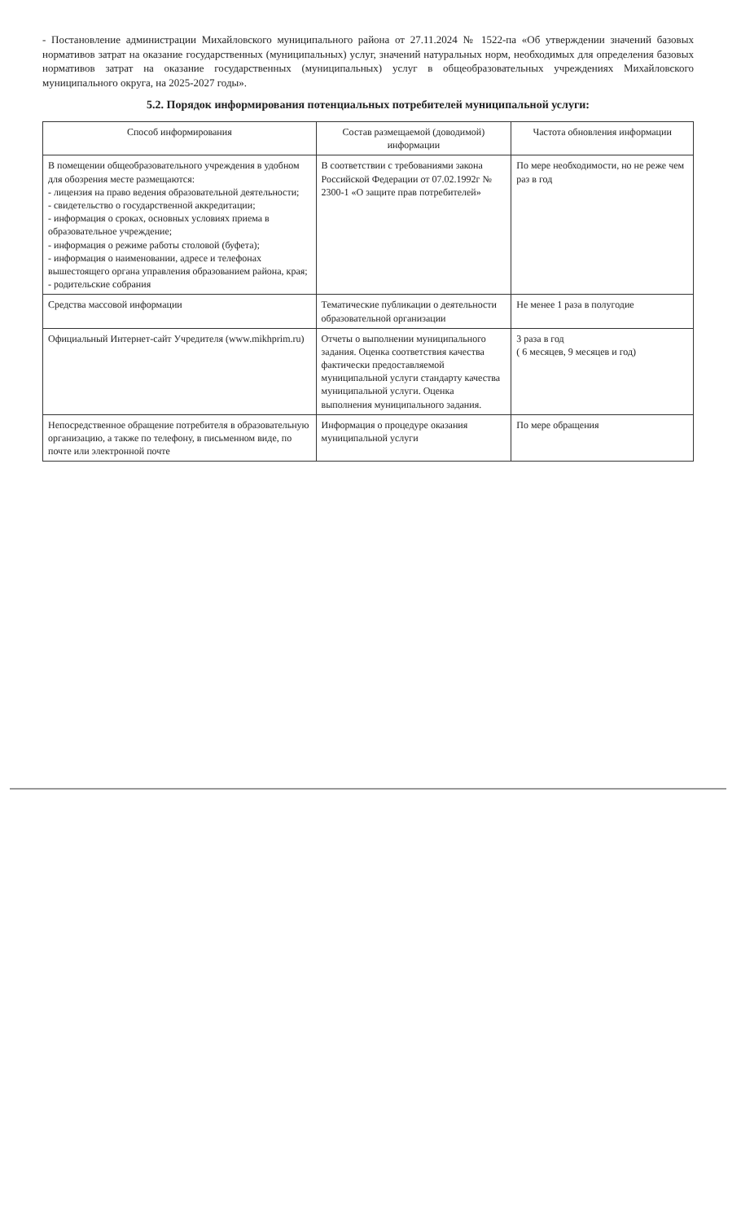- Постановление администрации Михайловского муниципального района от 27.11.2024 № 1522-па «Об утверждении значений базовых нормативов затрат на оказание государственных (муниципальных) услуг, значений натуральных норм, необходимых для определения базовых нормативов затрат на оказание государственных (муниципальных) услуг в общеобразовательных учреждениях Михайловского муниципального округа, на 2025-2027 годы».
5.2. Порядок информирования потенциальных потребителей муниципальной услуги:
| Способ информирования | Состав размещаемой (доводимой) информации | Частота обновления информации |
| --- | --- | --- |
| В помещении общеобразовательного учреждения в удобном для обозрения месте размещаются: - лицензия на право ведения образовательной деятельности; - свидетельство о государственной аккредитации; - информация о сроках, основных условиях приема в образовательное учреждение; - информация о режиме работы столовой (буфета); - информация о наименовании, адресе и телефонах вышестоящего органа управления образованием района, края; - родительские собрания | В соответствии с требованиями закона Российской Федерации от 07.02.1992г № 2300-1 «О защите прав потребителей» | По мере необходимости, но не реже чем раз в год |
| Средства массовой информации | Тематические публикации о деятельности образовательной организации | Не менее 1 раза в полугодие |
| Официальный Интернет-сайт Учредителя (www.mikhprim.ru) | Отчеты о выполнении муниципального задания. Оценка соответствия качества фактически предоставляемой муниципальной услуги стандарту качества муниципальной услуги. Оценка выполнения муниципального задания. | 3 раза в год ( 6 месяцев, 9 месяцев и год) |
| Непосредственное обращение потребителя в образовательную организацию, а также по телефону, в письменном виде, по почте или электронной почте | Информация о процедуре оказания муниципальной услуги | По мере обращения |